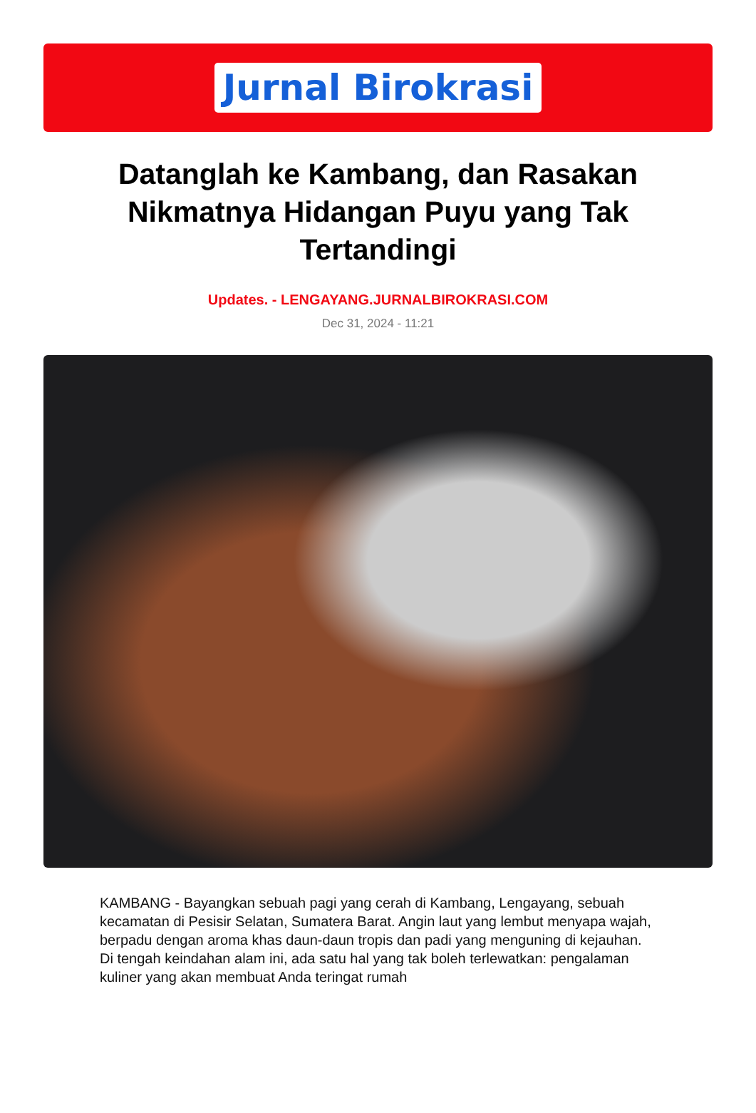Jurnal Birokrasi
Datanglah ke Kambang, dan Rasakan Nikmatnya Hidangan Puyu yang Tak Tertandingi
Updates. - LENGAYANG.JURNALBIROKRASI.COM
Dec 31, 2024 - 11:21
KAMBANG - Bayangkan sebuah pagi yang cerah di Kambang, Lengayang, sebuah kecamatan di Pesisir Selatan, Sumatera Barat. Angin laut yang lembut menyapa wajah, berpadu dengan aroma khas daun-daun tropis dan padi yang menguning di kejauhan. Di tengah keindahan alam ini, ada satu hal yang tak boleh terlewatkan: pengalaman kuliner yang akan membuat Anda teringat rumah